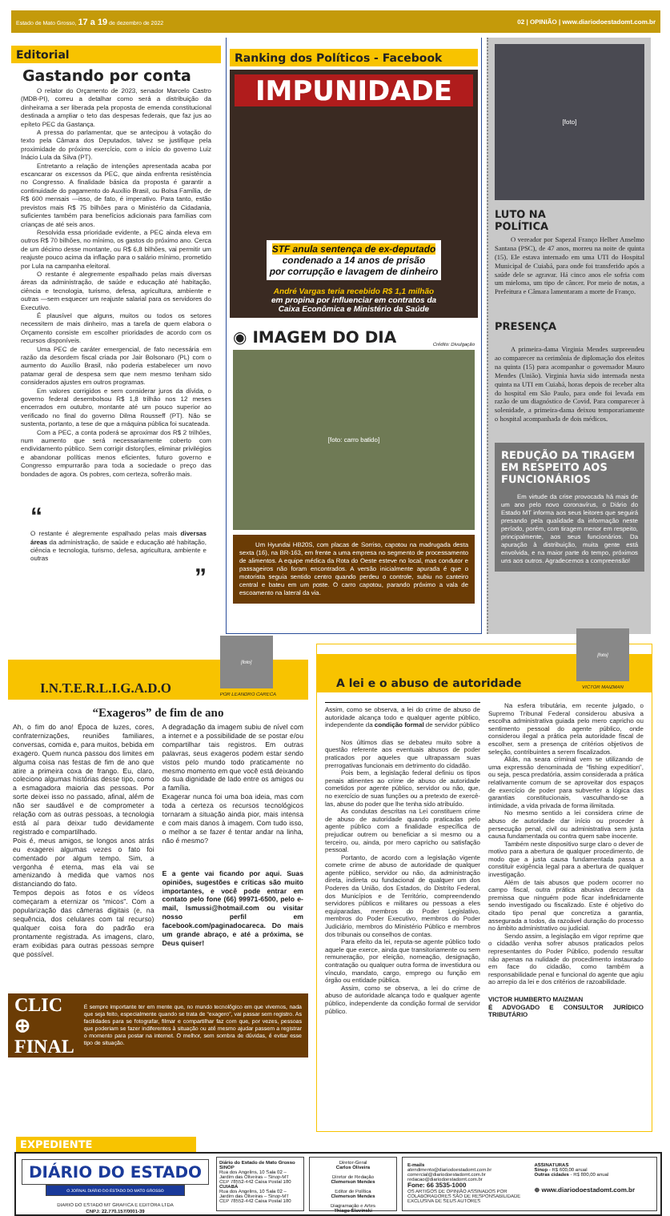Estado de Mato Grosso, 17 a 19 de dezembro de 2022 02 | OPINIÃO | www.diariodoestadomt.com.br
Editorial
Gastando por conta
O relator do Orçamento de 2023, senador Marcelo Castro (MDB-PI), correu a detalhar como será a distribuição da dinheirama a ser liberada pela proposta de emenda constitucional destinada a ampliar o teto das despesas federais, que faz jus ao epíteto PEC da Gastança.
A pressa do parlamentar, que se antecipou à votação do texto pela Câmara dos Deputados, talvez se justifique pela proximidade do próximo exercício, com o início do governo Luiz Inácio Lula da Silva (PT).
Entretanto a relação de intenções apresentada acaba por escancarar os excessos da PEC, que ainda enfrenta resistência no Congresso. A finalidade básica da proposta é garantir a continuidade do pagamento do Auxílio Brasil, ou Bolsa Família, de R$ 600 mensais —isso, de fato, é imperativo. Para tanto, estão previstos mais R$ 75 bilhões para o Ministério da Cidadania, suficientes também para benefícios adicionais para famílias com crianças de até seis anos.
Resolvida essa prioridade evidente, a PEC ainda eleva em outros R$ 70 bilhões, no mínimo, os gastos do próximo ano. Cerca de um décimo desse montante, ou R$ 6,8 bilhões, vai permitir um reajuste pouco acima da inflação para o salário mínimo, prometido por Lula na campanha eleitoral.
O restante é alegremente espalhado pelas mais diversas áreas da administração, de saúde e educação até habitação, ciência e tecnologia, turismo, defesa, agricultura, ambiente e outras —sem esquecer um reajuste salarial para os servidores do Executivo.
É plausível que alguns, muitos ou todos os setores necessitem de mais dinheiro, mas a tarefa de quem elabora o Orçamento consiste em escolher prioridades de acordo com os recursos disponíveis.
Uma PEC de caráter emergencial, de fato necessária em razão da desordem fiscal criada por Jair Bolsonaro (PL) com o aumento do Auxílio Brasil, não poderia estabelecer um novo patamar geral de despesa sem que nem mesmo tenham sido considerados ajustes em outros programas.
Em valores corrigidos e sem considerar juros da dívida, o governo federal desembolsou R$ 1,8 trilhão nos 12 meses encerrados em outubro, montante até um pouco superior ao verificado no final do governo Dilma Rousseff (PT). Não se sustenta, portanto, a tese de que a máquina pública foi sucateada.
Com a PEC, a conta poderá se aproximar dos R$ 2 trilhões, num aumento que será necessariamente coberto com endividamento público. Sem corrigir distorções, eliminar privilégios e abandonar políticas menos eficientes, futuro governo e Congresso empurrarão para toda a sociedade o preço das bondades de agora. Os pobres, com certeza, sofrerão mais.
“
O restante é alegremente espalhado pelas mais diversas áreas da administração, de saúde e educação até habitação, ciência e tecnologia, turismo, defesa, agricultura, ambiente e outras
”
Ranking dos Políticos - Facebook
IMPUNIDADE
STF anula sentença de ex-deputado
condenado a 14 anos de prisão
por corrupção e lavagem de dinheiro
André Vargas teria recebido R$ 1,1 milhão
em propina por influenciar em contratos da
Caixa Econômica e Ministério da Saúde
◉ IMAGEM DO DIA Crédito: Divulgação
[foto: carro batido]
Um Hyundai HB20S, com placas de Sorriso, capotou na madrugada desta sexta (16), na BR-163, em frente a uma empresa no segmento de processamento de alimentos. A equipe médica da Rota do Oeste esteve no local, mas condutor e passageiros não foram encontrados. A versão inicialmente apurada é que o motorista seguia sentido centro quando perdeu o controle, subiu no canteiro central e bateu em um poste. O carro capotou, parando próximo a vala de escoamento na lateral da via.
[foto]
LUTO NA
POLÍTICA
O vereador por Sapezal Franço Helber Anselmo Santana (PSC), de 47 anos, morreu na noite de quinta (15). Ele estava internado em uma UTI do Hospital Municipal de Cuiabá, para onde foi transferido após a saúde dele se agravar. Há cinco anos ele sofria com um mieloma, um tipo de câncer. Por meio de notas, a Prefeitura e Câmara lamentaram a morte de Franço.
PRESENÇA
A primeira-dama Virginia Mendes surpreendeu ao comparecer na cerimônia de diplomação dos eleitos na quinta (15) para acompanhar o governador Mauro Mendes (União). Virginia havia sido internada nesta quinta na UTI em Cuiabá, horas depois de receber alta do hospital em São Paulo, para onde foi levada em razão de um diagnóstico de Covid. Para comparecer à solenidade, a primeira-dama deixou temporariamente o hospital acompanhada de dois médicos.
REDUÇÃO DA TIRAGEM EM RESPEITO AOS FUNCIONÁRIOS
Em virtude da crise provocada há mais de um ano pelo novo coronavírus, o Diário do Estado MT informa aos seus leitores que seguirá presando pela qualidade da informação neste período, porém, com tiragem menor em respeito, principalmente, aos seus funcionários. Da apuração à distribuição, muita gente está envolvida, e na maior parte do tempo, próximos uns aos outros. Agradecemos a compreensão!
I.N.T.E.R.L.I.G.A.D.O
[foto]
POR LEANDRO CARECA
“Exageros” de fim de ano
Ah, o fim do ano! Época de luzes, cores, confraternizações, reuniões familiares, conversas, comida e, para muitos, bebida em exagero. Quem nunca passou dos limites em alguma coisa nas festas de fim de ano que atire a primeira coxa de frango. Eu, claro, coleciono algumas histórias desse tipo, como a esmagadora maioria das pessoas. Por sorte deixei isso no passado, afinal, além de não ser saudável e de comprometer a relação com as outras pessoas, a tecnologia está aí para deixar tudo devidamente registrado e compartilhado.
Pois é, meus amigos, se longos anos atrás eu exagerei algumas vezes o fato foi comentado por algum tempo. Sim, a vergonha é eterna, mas ela vai se amenizando à medida que vamos nos distanciando do fato.
Tempos depois as fotos e os vídeos começaram a eternizar os “micos”. Com a popularização das câmeras digitais (e, na sequência, dos celulares com tal recurso) qualquer coisa fora do padrão era prontamente registrada. As imagens, claro, eram exibidas para outras pessoas sempre que possível.
A degradação da imagem subiu de nível com a internet e a possibilidade de se postar e/ou compartilhar tais registros. Em outras palavras, seus exageros podem estar sendo vistos pelo mundo todo praticamente no mesmo momento em que você está deixando do sua dignidade de lado entre os amigos ou a família.
Exagerar nunca foi uma boa ideia, mas com toda a certeza os recursos tecnológicos tornaram a situação ainda pior, mais intensa e com mais danos à imagem. Com tudo isso, o melhor a se fazer é tentar andar na linha, não é mesmo?
E a gente vai ficando por aqui. Suas opiniões, sugestões e críticas são muito importantes, e você pode entrar em contato pelo fone (66) 99971-6500, pelo e-mail, lsmussi@hotmail.com ou visitar nosso perfil em facebook.com/paginadocareca. Do mais um grande abraço, e até a próxima, se Deus quiser!
CLIC ⊕
FINAL
É sempre importante ter em mente que, no mundo tecnológico em que vivemos, nada que seja feito, especialmente quando se trata de “exagero”, vai passar sem registro. As facilidades para se fotografar, filmar e compartilhar faz com que, por vezes, pessoas que poderiam se fazer indiferentes à situação ou até mesmo ajudar passem a registrar o momento para postar na internet. O melhor, sem sombra de dúvidas, é evitar esse tipo de situação.
A lei e o abuso de autoridade
[foto]
VICTOR MAIZMAN
Assim, como se observa, a lei do crime de abuso de autoridade alcança todo e qualquer agente público, independente da condição formal de servidor público
Nos últimos dias se debateu muito sobre a questão referente aos eventuais abusos de poder praticados por aqueles que ultrapassam suas prerrogativas funcionais em detrimento do cidadão.
Pois bem, a legislação federal definiu os tipos penais atinentes ao crime de abuso de autoridade cometidos por agente público, servidor ou não, que, no exercício de suas funções ou a pretexto de exercê-las, abuse do poder que lhe tenha sido atribuído.
As condutas descritas na Lei constituem crime de abuso de autoridade quando praticadas pelo agente público com a finalidade específica de prejudicar outrem ou beneficiar a si mesmo ou a terceiro, ou, ainda, por mero capricho ou satisfação pessoal.
Portanto, de acordo com a legislação vigente comete crime de abuso de autoridade de qualquer agente público, servidor ou não, da administração direta, indireta ou fundacional de qualquer um dos Poderes da União, dos Estados, do Distrito Federal, dos Municípios e de Território, compreendendo servidores públicos e militares ou pessoas a eles equiparadas, membros do Poder Legislativo, membros do Poder Executivo, membros do Poder Judiciário, membros do Ministério Público e membros dos tribunais ou conselhos de contas.
Para efeito da lei, reputa-se agente público todo aquele que exerce, ainda que transitoriamente ou sem remuneração, por eleição, nomeação, designação, contratação ou qualquer outra forma de investidura ou vínculo, mandato, cargo, emprego ou função em órgão ou entidade pública.
Assim, como se observa, a lei do crime de abuso de autoridade alcança todo e qualquer agente público, independente da condição formal de servidor público.
Na esfera tributária, em recente julgado, o Supremo Tribunal Federal considerou abusiva a escolha administrativa guiada pelo mero capricho ou sentimento pessoal do agente público, onde considerou ilegal a prática pela autoridade fiscal de escolher, sem a presença de critérios objetivos de seleção, contribuintes a serem fiscalizados.
Aliás, na seara criminal vem se utilizando de uma expressão denominada de “fishing expedition”, ou seja, pesca predatória, assim considerada a prática relativamente comum de se aproveitar dos espaços de exercício de poder para subverter a lógica das garantias constitucionais, vasculhando-se a intimidade, a vida privada de forma ilimitada.
No mesmo sentido a lei considera crime de abuso de autoridade dar início ou proceder à persecução penal, civil ou administrativa sem justa causa fundamentada ou contra quem sabe inocente.
Também neste dispositivo surge claro o dever de motivo para a abertura de qualquer procedimento, de modo que a justa causa fundamentada passa a constituir exigência legal para a abertura de qualquer investigação.
Além de tais abusos que podem ocorrer no campo fiscal, outra prática abusiva decorre da premissa que ninguém pode ficar indefinidamente sendo investigado ou fiscalizado. Este é objetivo do citado tipo penal que concretiza a garantia, assegurada a todos, da razoável duração do processo no âmbito administrativo ou judicial.
Sendo assim, a legislação em vigor reprime que o cidadão venha sofrer abusos praticados pelos representantes do Poder Público, podendo resultar não apenas na nulidade do procedimento instaurado em face do cidadão, como também a responsabilidade penal e funcional do agente que agiu ao arrepio da lei e dos critérios de razoabilidade.
VICTOR HUMBERTO MAIZMAN
É ADVOGADO E CONSULTOR JURÍDICO TRIBUTÁRIO
EXPEDIENTE
DIÁRIO DO ESTADO
O JORNAL DIÁRIO DO ESTADO DO MATO GROSSO
DIARIO DO ESTADO MT GRAFICA E EDITORA LTDA
CNPJ: 22.770.157/0001-39
Diário do Estado de Mato Grosso
SINOP
Rua dos Angelins, 10 Sala 02 – Jardim das Oliveiras – Sinop-MT
CEP 78552-442 Caixa Postal 180
CUIABÁ
Rua dos Angelins, 10 Sala 02 – Jardim das Oliveiras – Sinop-MT
CEP 78552-442 Caixa Postal 180
Diretor-Geral
Carlos Oliveira
Diretor de Redação
Clemerson Mendes
Editor de Política
Clemerson Mendes
Diagramação e Artes
Thiago Slovinski
E-mails
atendimento@diariodoestadomt.com.br
comercial@diariodoestadomt.com.br
redacao@diariodoestadomt.com.br
Fone: 66 3535-1000
OS ARTIGOS DE OPINIÃO ASSINADOS POR COLABORADORES SÃO DE RESPONSABILIDADE EXCLUSIVA DE SEUS AUTORES
ASSINATURAS
Sinop - R$ 600,00 anual
Outras cidades - R$ 800,00 anual
⊕ www.diariodoestadomt.com.br